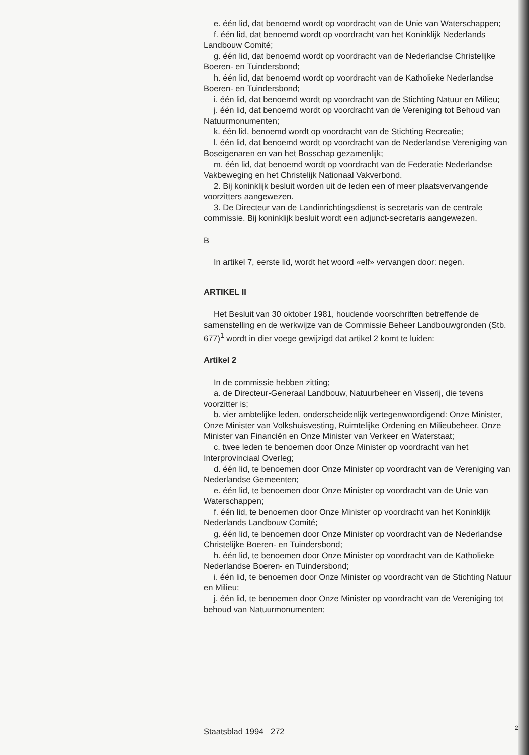e. één lid, dat benoemd wordt op voordracht van de Unie van Waterschappen;
f. één lid, dat benoemd wordt op voordracht van het Koninklijk Nederlands Landbouw Comité;
g. één lid, dat benoemd wordt op voordracht van de Nederlandse Christelijke Boeren- en Tuindersbond;
h. één lid, dat benoemd wordt op voordracht van de Katholieke Nederlandse Boeren- en Tuindersbond;
i. één lid, dat benoemd wordt op voordracht van de Stichting Natuur en Milieu;
j. één lid, dat benoemd wordt op voordracht van de Vereniging tot Behoud van Natuurmonumenten;
k. één lid, benoemd wordt op voordracht van de Stichting Recreatie;
l. één lid, dat benoemd wordt op voordracht van de Nederlandse Vereniging van Boseigenaren en van het Bosschap gezamenlijk;
m. één lid, dat benoemd wordt op voordracht van de Federatie Nederlandse Vakbeweging en het Christelijk Nationaal Vakverbond.
2. Bij koninklijk besluit worden uit de leden een of meer plaatsvervangende voorzitters aangewezen.
3. De Directeur van de Landinrichtingsdienst is secretaris van de centrale commissie. Bij koninklijk besluit wordt een adjunct-secretaris aangewezen.
B
In artikel 7, eerste lid, wordt het woord «elf» vervangen door: negen.
ARTIKEL II
Het Besluit van 30 oktober 1981, houdende voorschriften betreffende de samenstelling en de werkwijze van de Commissie Beheer Landbouwgronden (Stb. 677)<sup>1</sup> wordt in dier voege gewijzigd dat artikel 2 komt te luiden:
Artikel 2
In de commissie hebben zitting;
a. de Directeur-Generaal Landbouw, Natuurbeheer en Visserij, die tevens voorzitter is;
b. vier ambtelijke leden, onderscheidenlijk vertegenwoordigend: Onze Minister, Onze Minister van Volkshuisvesting, Ruimtelijke Ordening en Milieubeheer, Onze Minister van Financiën en Onze Minister van Verkeer en Waterstaat;
c. twee leden te benoemen door Onze Minister op voordracht van het Interprovinciaal Overleg;
d. één lid, te benoemen door Onze Minister op voordracht van de Vereniging van Nederlandse Gemeenten;
e. één lid, te benoemen door Onze Minister op voordracht van de Unie van Waterschappen;
f. één lid, te benoemen door Onze Minister op voordracht van het Koninklijk Nederlands Landbouw Comité;
g. één lid, te benoemen door Onze Minister op voordracht van de Nederlandse Christelijke Boeren- en Tuindersbond;
h. één lid, te benoemen door Onze Minister op voordracht van de Katholieke Nederlandse Boeren- en Tuindersbond;
i. één lid, te benoemen door Onze Minister op voordracht van de Stichting Natuur en Milieu;
j. één lid, te benoemen door Onze Minister op voordracht van de Vereniging tot behoud van Natuurmonumenten;
Staatsblad 1994 272 2